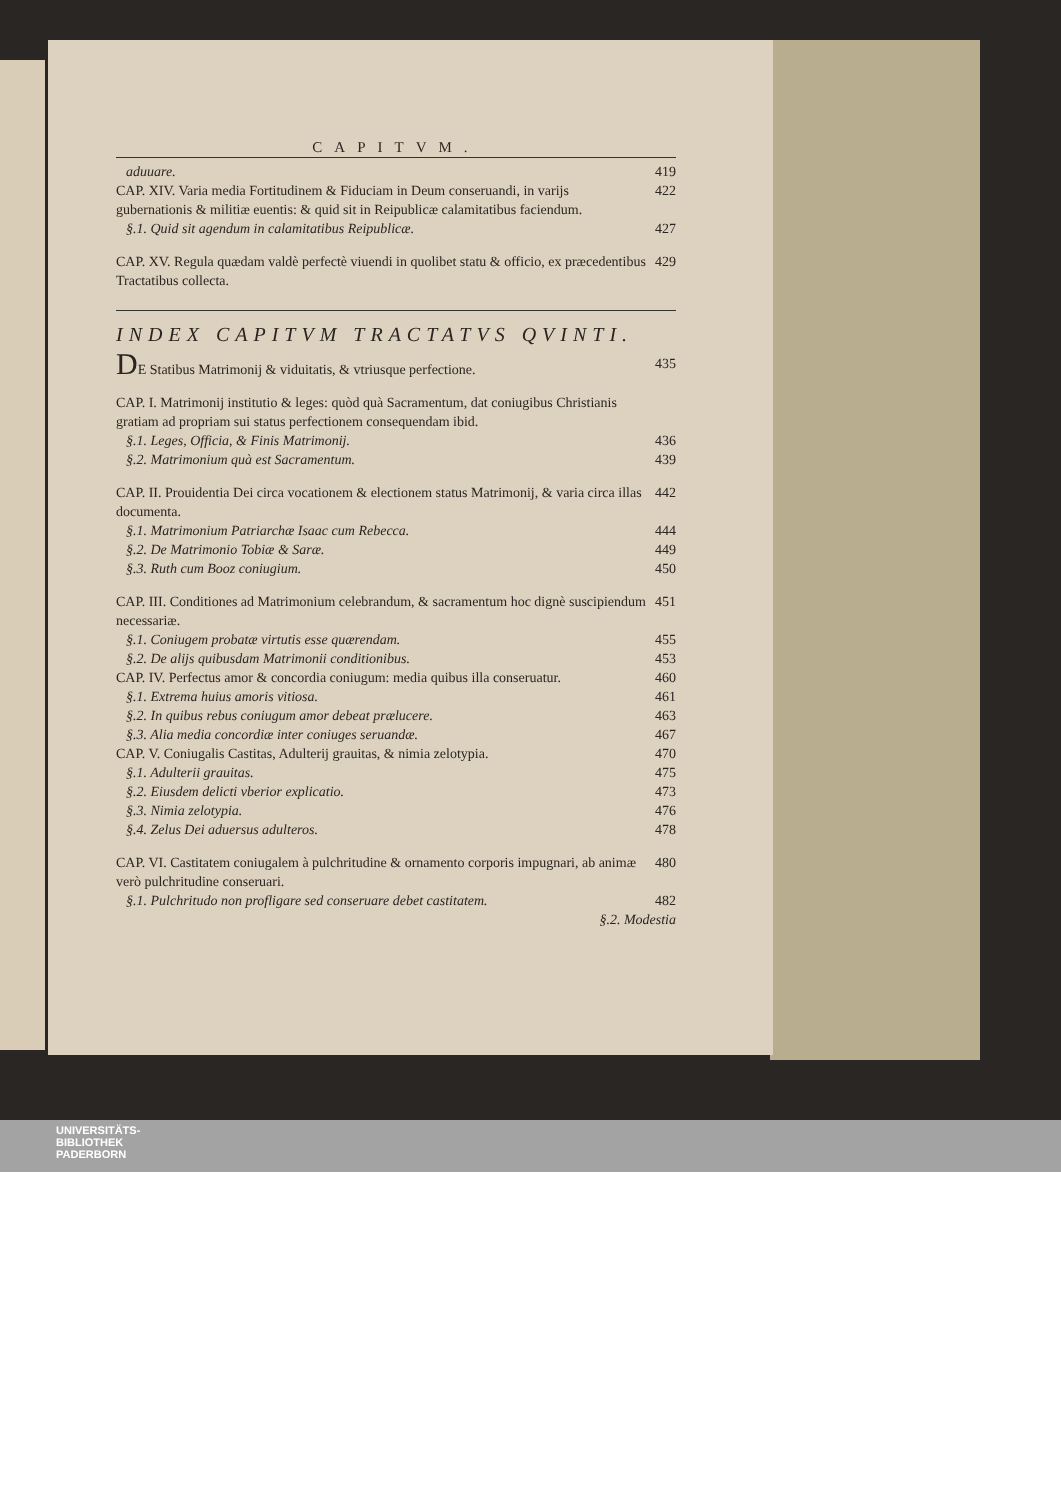CAPITVM.
aduuare. 419
CAP. XIV. Varia media Fortitudinem & Fiduciam in Deum conseruandi, in varijs gubernationis & militiæ euentis: & quid sit in Reipublicæ calamitatibus faciendum. 422
§.1. Quid sit agendum in calamitatibus Reipublicæ. 427
CAP. XV. Regula quædam valdè perfectè viuendi in quolibet statu & officio, ex præcedentibus Tractatibus collecta. 429
INDEX CAPITVM TRACTATVS QVINTI.
DE Statibus Matrimonij & viduitatis, & vtriusque perfectione. 435
CAP. I. Matrimonij institutio & leges: quòd quà Sacramentum, dat coniugibus Christianis gratiam ad propriam sui status perfectionem consequendam ibid.
§.1. Leges, Officia, & Finis Matrimonij. 436
§.2. Matrimonium quà est Sacramentum. 439
CAP. II. Prouidentia Dei circa vocationem & electionem status Matrimonij, & varia circa illas documenta. 442
§.1. Matrimonium Patriarchæ Isaac cum Rebecca. 444
§.2. De Matrimonio Tobiæ & Saræ. 449
§.3. Ruth cum Booz coniugium. 450
CAP. III. Conditiones ad Matrimonium celebrandum, & sacramentum hoc dignè suscipiendum necessariæ. 451
§.1. Coniugem probatæ virtutis esse quærendam. 455
§.2. De alijs quibusdam Matrimonii conditionibus. 453
CAP. IV. Perfectus amor & concordia coniugum: media quibus illa conseruatur. 460
§.1. Extrema huius amoris vitiosa. 461
§.2. In quibus rebus coniugum amor debeat prælucere. 463
§.3. Alia media concordiæ inter coniuges seruandæ. 467
CAP. V. Coniugalis Castitas, Adulterij grauitas, & nimia zelotypia. 470
§.1. Adulterii grauitas. 475
§.2. Eiusdem delicti vberior explicatio. 473
§.3. Nimia zelotypia. 476
§.4. Zelus Dei aduersus adulteros. 478
CAP. VI. Castitatem coniugalem à pulchritudine & ornamento corporis impugnari, ab animæ verò pulchritudine conseruari. 480
§.1. Pulchritudo non profligare sed conseruare debet castitatem. 482
§.2. Modestia
UNIVERSITÄTS-
BIBLIOTHEK
PADERBORN